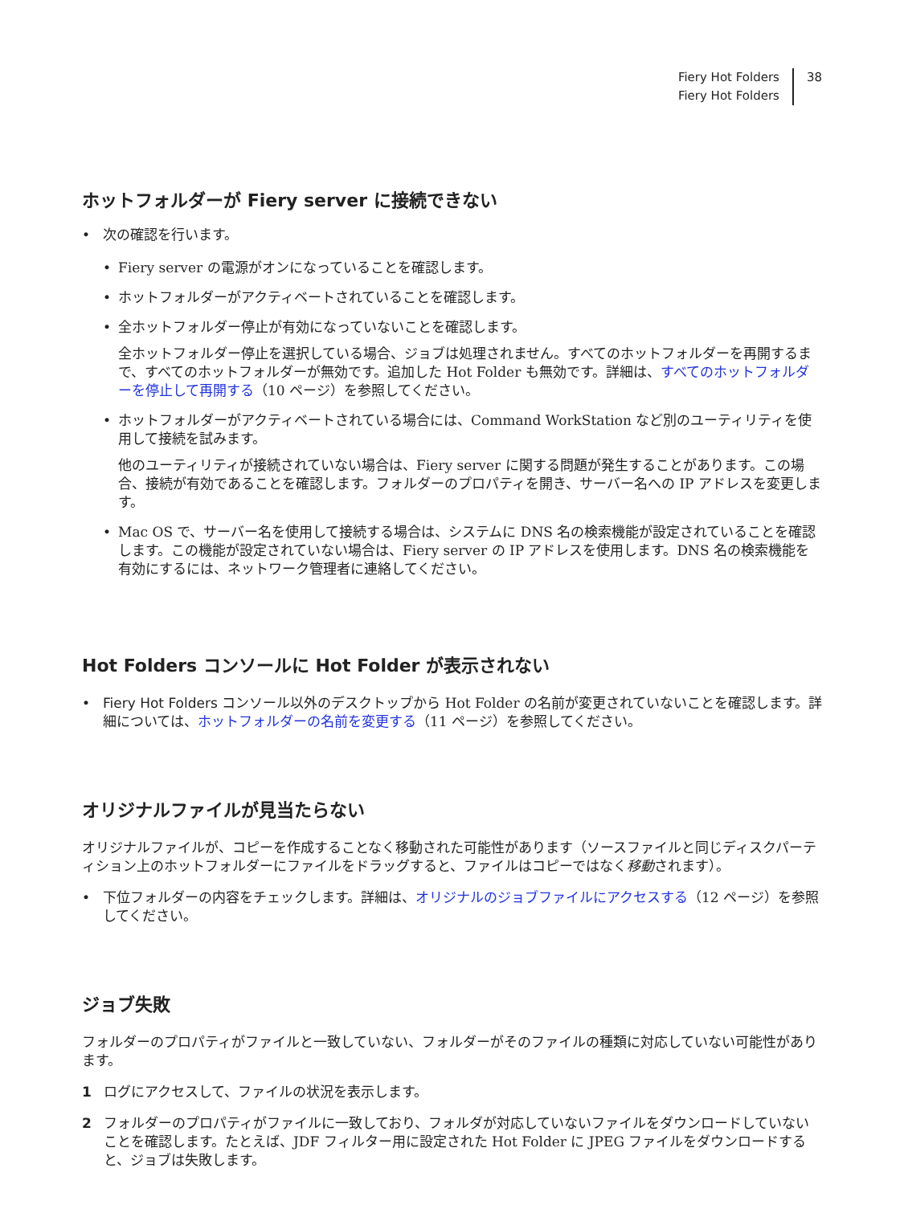Fiery Hot Folders
Fiery Hot Folders
38
ホットフォルダーが Fiery server に接続できない
• 次の確認を行います。
• Fiery server の電源がオンになっていることを確認します。
• ホットフォルダーがアクティベートされていることを確認します。
• 全ホットフォルダー停止が有効になっていないことを確認します。
全ホットフォルダー停止を選択している場合、ジョブは処理されません。すべてのホットフォルダーを再開するまで、すべてのホットフォルダーが無効です。追加した Hot Folder も無効です。詳細は、すべてのホットフォルダーを停止して再開する（10 ページ）を参照してください。
• ホットフォルダーがアクティベートされている場合には、Command WorkStation など別のユーティリティを使用して接続を試みます。
他のユーティリティが接続されていない場合は、Fiery server に関する問題が発生することがあります。この場合、接続が有効であることを確認します。フォルダーのプロパティを開き、サーバー名への IP アドレスを変更します。
• Mac OS で、サーバー名を使用して接続する場合は、システムに DNS 名の検索機能が設定されていることを確認します。この機能が設定されていない場合は、Fiery server の IP アドレスを使用します。DNS 名の検索機能を有効にするには、ネットワーク管理者に連絡してください。
Hot Folders コンソールに Hot Folder が表示されない
• Fiery Hot Folders コンソール以外のデスクトップから Hot Folder の名前が変更されていないことを確認します。詳細については、ホットフォルダーの名前を変更する（11 ページ）を参照してください。
オリジナルファイルが見当たらない
オリジナルファイルが、コピーを作成することなく移動された可能性があります（ソースファイルと同じディスクパーティション上のホットフォルダーにファイルをドラッグすると、ファイルはコピーではなく移動されます）。
• 下位フォルダーの内容をチェックします。詳細は、オリジナルのジョブファイルにアクセスする（12 ページ）を参照してください。
ジョブ失敗
フォルダーのプロパティがファイルと一致していない、フォルダーがそのファイルの種類に対応していない可能性があります。
1 ログにアクセスして、ファイルの状況を表示します。
2 フォルダーのプロパティがファイルに一致しており、フォルダが対応していないファイルをダウンロードしていないことを確認します。たとえば、JDF フィルター用に設定された Hot Folder に JPEG ファイルをダウンロードすると、ジョブは失敗します。